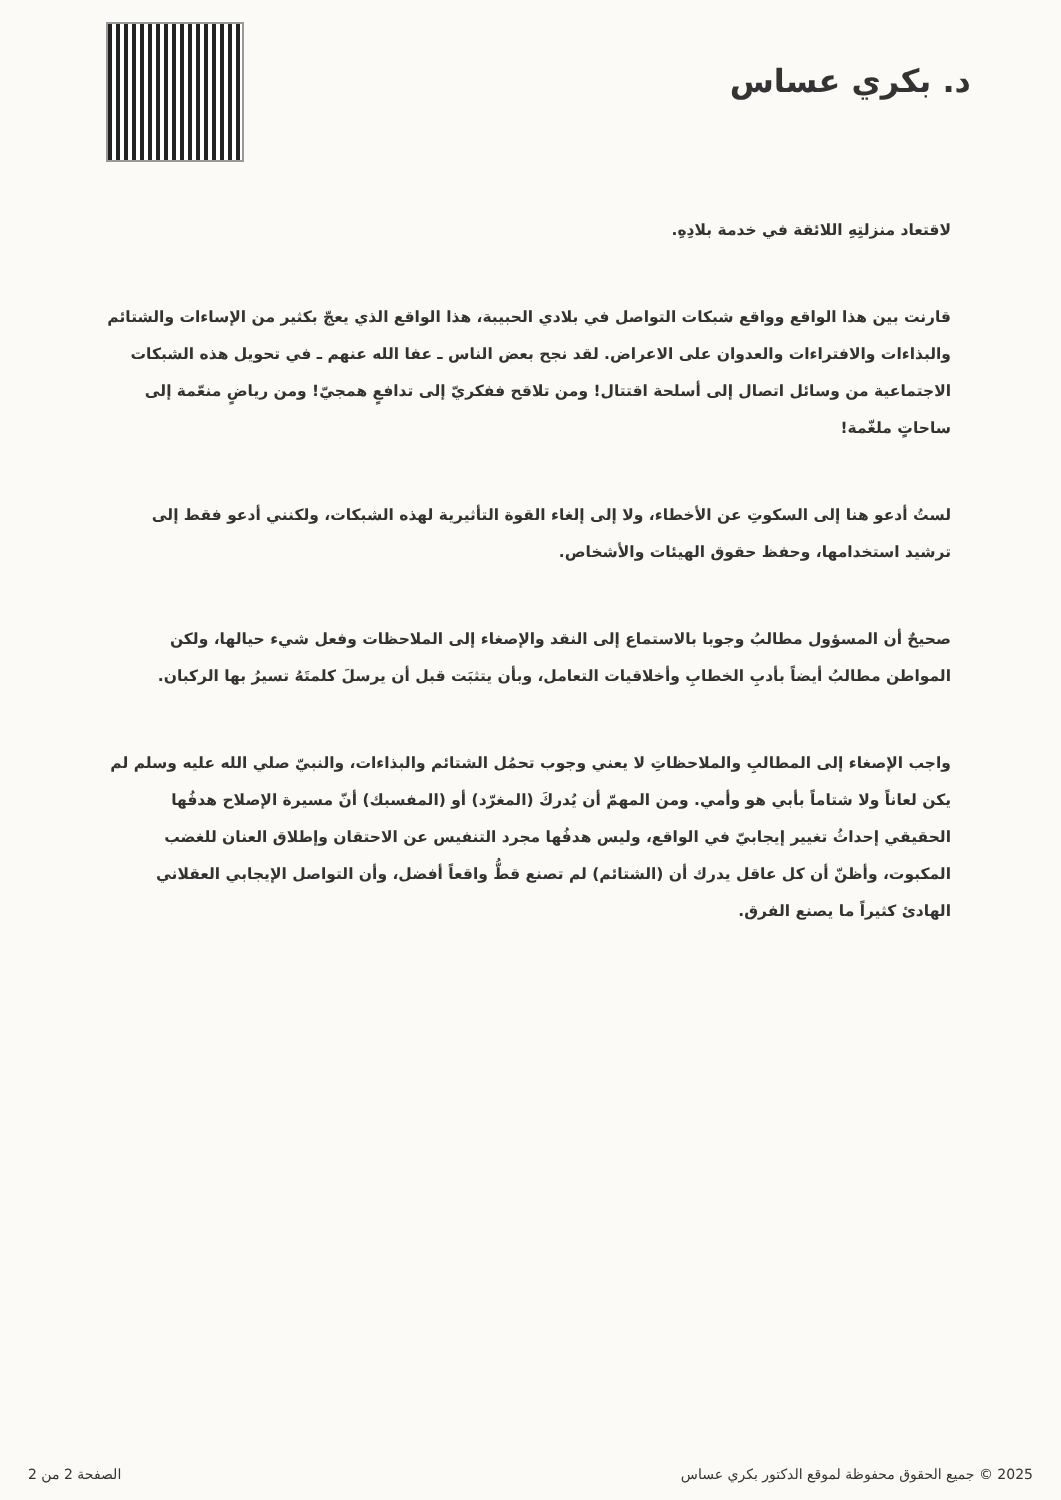د. بكري عساس
لاقتعاد منزلتِهِ اللائقة في خدمة بلادِهِ.
قارنت بين هذا الواقع وواقع شبكات التواصل في بلادي الحبيبة، هذا الواقع الذي يعجّ بكثير من الإساءات والشتائم والبذاءات والافتراءات والعدوان على الاعراض. لقد نجح بعض الناس ـ عفا الله عنهم ـ في تحويل هذه الشبكات الاجتماعية من وسائل اتصال إلى أسلحة اقتتال! ومن تلاقح ففكريّ إلى تدافعٍ همجيّ! ومن رياضٍ منعّمة إلى ساحاتٍ ملغّمة!
لستُ أدعو هنا إلى السكوتِ عن الأخطاء، ولا إلى إلغاء القوة التأثيرية لهذه الشبكات، ولكنني أدعو فقط إلى ترشيد استخدامها، وحفظ حقوق الهيئات والأشخاص.
صحيحٌ أن المسؤول مطالبُ وجوبا بالاستماع إلى النقد والإصغاء إلى الملاحظات وفعل شيء حيالها، ولكن المواطن مطالبُ أيضاً بأدبِ الخطابِ وأخلاقيات التعامل، وبأن يتثبَت قبل أن يرسلَ كلمتَهُ تسيرُ بها الركبان.
واجب الإصغاء إلى المطالبِ والملاحظاتِ لا يعني وجوب تحمُل الشتائم والبذاءات، والنبيّ صلي الله عليه وسلم لم يكن لعاناً ولا شتاماً بأبي هو وأمي. ومن المهمّ أن يُدركَ (المغرّد) أو (المفسبك) أنّ مسيرة الإصلاح هدفُها الحقيقي إحداثُ تغيير إيجابيّ في الواقع، وليس هدفُها مجرد التنفيس عن الاحتقان وإطلاق العنان للغضب المكبوت، وأظنّ أن كل عاقل يدرك أن (الشتائم) لم تصنع قطُّ واقعاً أفضل، وأن التواصل الإيجابي العقلاني الهادئ كثيراً ما يصنع الفرق.
2025 © جميع الحقوق محفوظة لموقع الدكتور بكري عساس الصفحة 2 من 2